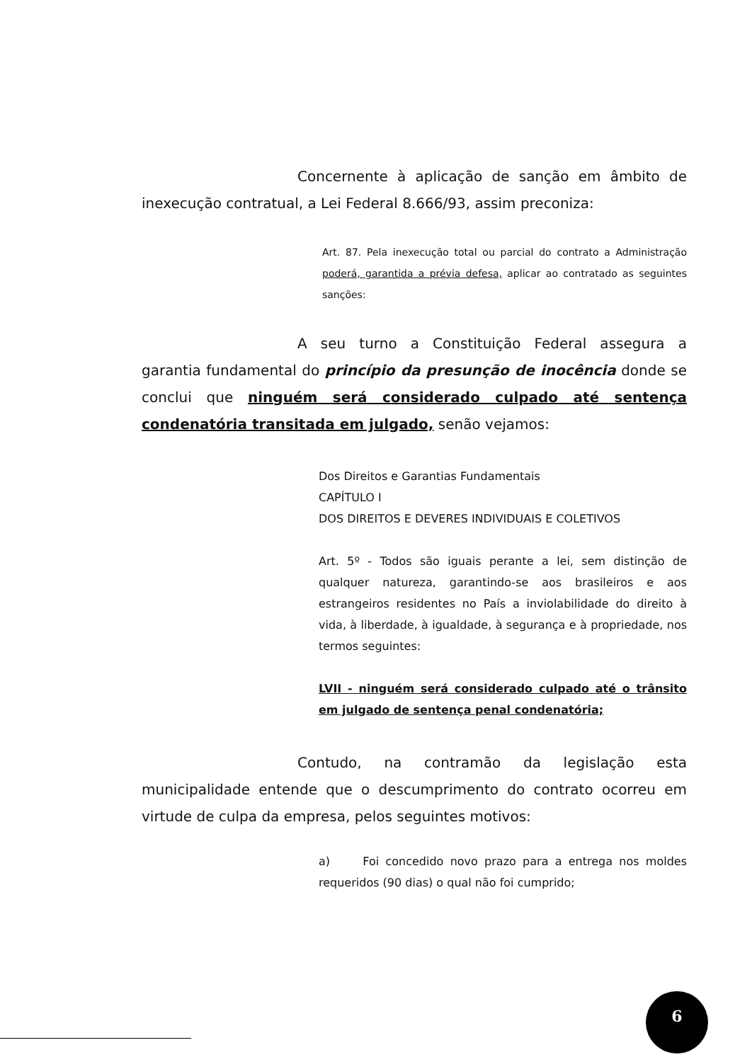Concernente à aplicação de sanção em âmbito de inexecução contratual, a Lei Federal 8.666/93, assim preconiza:
Art. 87. Pela inexecução total ou parcial do contrato a Administração poderá, garantida a prévia defesa, aplicar ao contratado as seguintes sanções:
A seu turno a Constituição Federal assegura a garantia fundamental do princípio da presunção de inocência donde se conclui que ninguém será considerado culpado até sentença condenatória transitada em julgado, senão vejamos:
Dos Direitos e Garantias Fundamentais
CAPÍTULO I
DOS DIREITOS E DEVERES INDIVIDUAIS E COLETIVOS
Art. 5º - Todos são iguais perante a lei, sem distinção de qualquer natureza, garantindo-se aos brasileiros e aos estrangeiros residentes no País a inviolabilidade do direito à vida, à liberdade, à igualdade, à segurança e à propriedade, nos termos seguintes:
LVII - ninguém será considerado culpado até o trânsito em julgado de sentença penal condenatória;
Contudo, na contramão da legislação esta municipalidade entende que o descumprimento do contrato ocorreu em virtude de culpa da empresa, pelos seguintes motivos:
a) Foi concedido novo prazo para a entrega nos moldes requeridos (90 dias) o qual não foi cumprido;
6